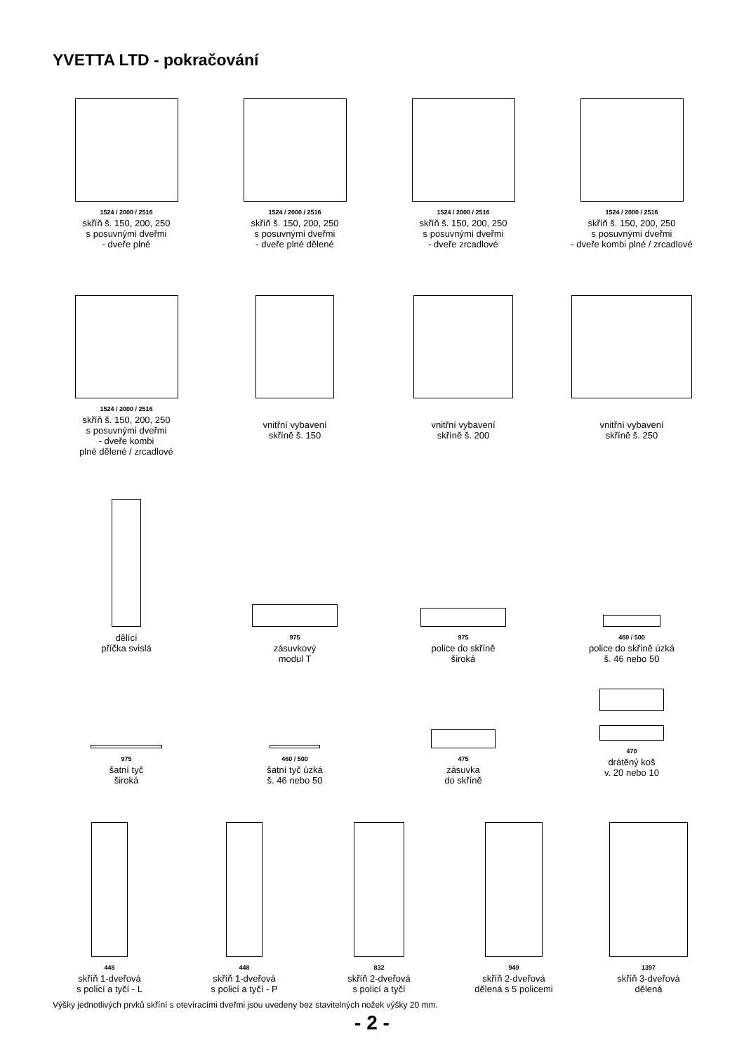YVETTA LTD - pokračování
1524 / 2000 / 2516
skříň š. 150, 200, 250
s posuvnými dveřmi
- dveře plné
1524 / 2000 / 2516
skříň š. 150, 200, 250
s posuvnými dveřmi
- dveře plné dělené
1524 / 2000 / 2516
skříň š. 150, 200, 250
s posuvnými dveřmi
- dveře zrcadlové
1524 / 2000 / 2516
skříň š. 150, 200, 250
s posuvnými dveřmi
- dveře kombi plné / zrcadlové
1524 / 2000 / 2516
skříň š. 150, 200, 250
s posuvnými dveřmi
- dveře kombi
plné dělené / zrcadlové
vnitřní vybavení
skříně š. 150
vnitřní vybavení
skříně š. 200
vnitřní vybavení
skříně š. 250
dělící
příčka svislá
975
zásuvkový
modul T
975
police do skříně
široká
460 / 500
police do skříně úzká
š. 46 nebo 50
975
šatní tyč
široká
460 / 500
šatní tyč úzká
š. 46 nebo 50
475
zásuvka
do skříně
470
drátěný koš
v. 20 nebo 10
448
skříň 1-dveřová
s policí a tyčí - L
448
skříň 1-dveřová
s policí a tyčí - P
832
skříň 2-dveřová
s policí a tyčí
949
skříň 2-dveřová
dělená s 5 policemi
1397
skříň 3-dveřová
dělená
Výšky jednotlivých prvků skříní s otevíracími dveřmi jsou uvedeny bez stavitelných nožek výšky 20 mm.
- 2 -